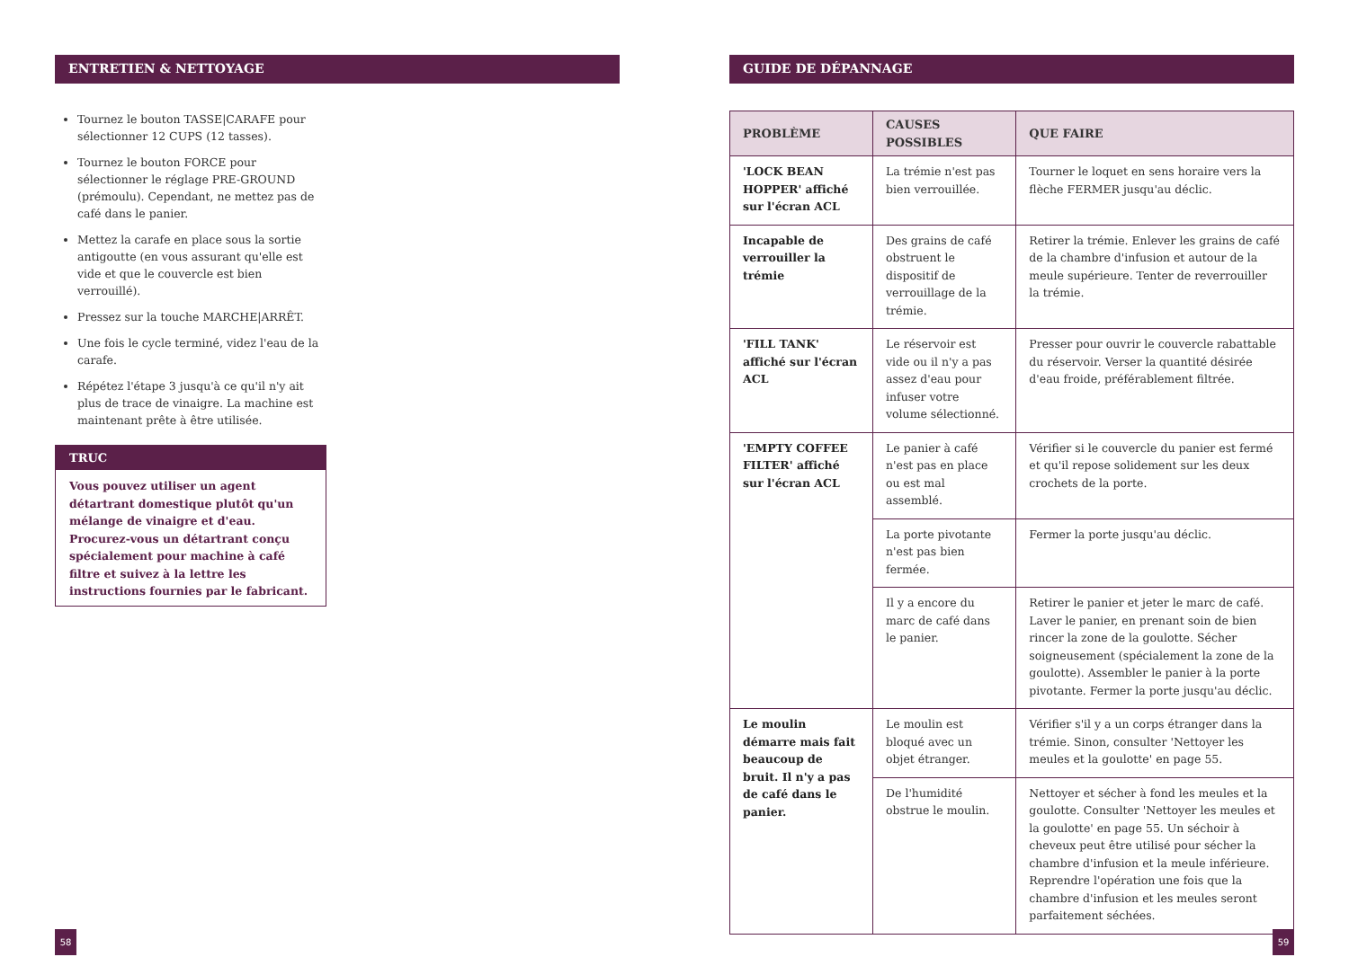ENTRETIEN & NETTOYAGE
Tournez le bouton TASSE|CARAFE pour sélectionner 12 CUPS (12 tasses).
Tournez le bouton FORCE pour sélectionner le réglage PRE-GROUND (prémoulu). Cependant, ne mettez pas de café dans le panier.
Mettez la carafe en place sous la sortie antigoutte (en vous assurant qu'elle est vide et que le couvercle est bien verrouillé).
Pressez sur la touche MARCHE|ARRÊT.
Une fois le cycle terminé, videz l'eau de la carafe.
Répétez l'étape 3 jusqu'à ce qu'il n'y ait plus de trace de vinaigre. La machine est maintenant prête à être utilisée.
TRUC
Vous pouvez utiliser un agent détartrant domestique plutôt qu'un mélange de vinaigre et d'eau. Procurez-vous un détartrant conçu spécialement pour machine à café filtre et suivez à la lettre les instructions fournies par le fabricant.
GUIDE DE DÉPANNAGE
| PROBLÈME | CAUSES POSSIBLES | QUE FAIRE |
| --- | --- | --- |
| 'LOCK BEAN HOPPER' affiché sur l'écran ACL | La trémie n'est pas bien verrouillée. | Tourner le loquet en sens horaire vers la flèche FERMER jusqu'au déclic. |
| Incapable de verrouiller la trémie | Des grains de café obstruent le dispositif de verrouillage de la trémie. | Retirer la trémie. Enlever les grains de café de la chambre d'infusion et autour de la meule supérieure. Tenter de reverrouiller la trémie. |
| 'FILL TANK' affiché sur l'écran ACL | Le réservoir est vide ou il n'y a pas assez d'eau pour infuser votre volume sélectionné. | Presser pour ouvrir le couvercle rabattable du réservoir. Verser la quantité désirée d'eau froide, préférablement filtrée. |
| 'EMPTY COFFEE FILTER' affiché sur l'écran ACL | Le panier à café n'est pas en place ou est mal assemblé. | Vérifier si le couvercle du panier est fermé et qu'il repose solidement sur les deux crochets de la porte. |
| | La porte pivotante n'est pas bien fermée. | Fermer la porte jusqu'au déclic. |
| | Il y a encore du marc de café dans le panier. | Retirer le panier et jeter le marc de café. Laver le panier, en prenant soin de bien rincer la zone de la goulotte. Sécher soigneusement (spécialement la zone de la goulotte). Assembler le panier à la porte pivotante. Fermer la porte jusqu'au déclic. |
| Le moulin démarre mais fait beaucoup de bruit. Il n'y a pas de café dans le panier. | Le moulin est bloqué avec un objet étranger. | Vérifier s'il y a un corps étranger dans la trémie. Sinon, consulter 'Nettoyer les meules et la goulotte' en page 55. |
| | De l'humidité obstrue le moulin. | Nettoyer et sécher à fond les meules et la goulotte. Consulter 'Nettoyer les meules et la goulotte' en page 55. Un séchoir à cheveux peut être utilisé pour sécher la chambre d'infusion et la meule inférieure. Reprendre l'opération une fois que la chambre d'infusion et les meules seront parfaitement séchées. |
58 59